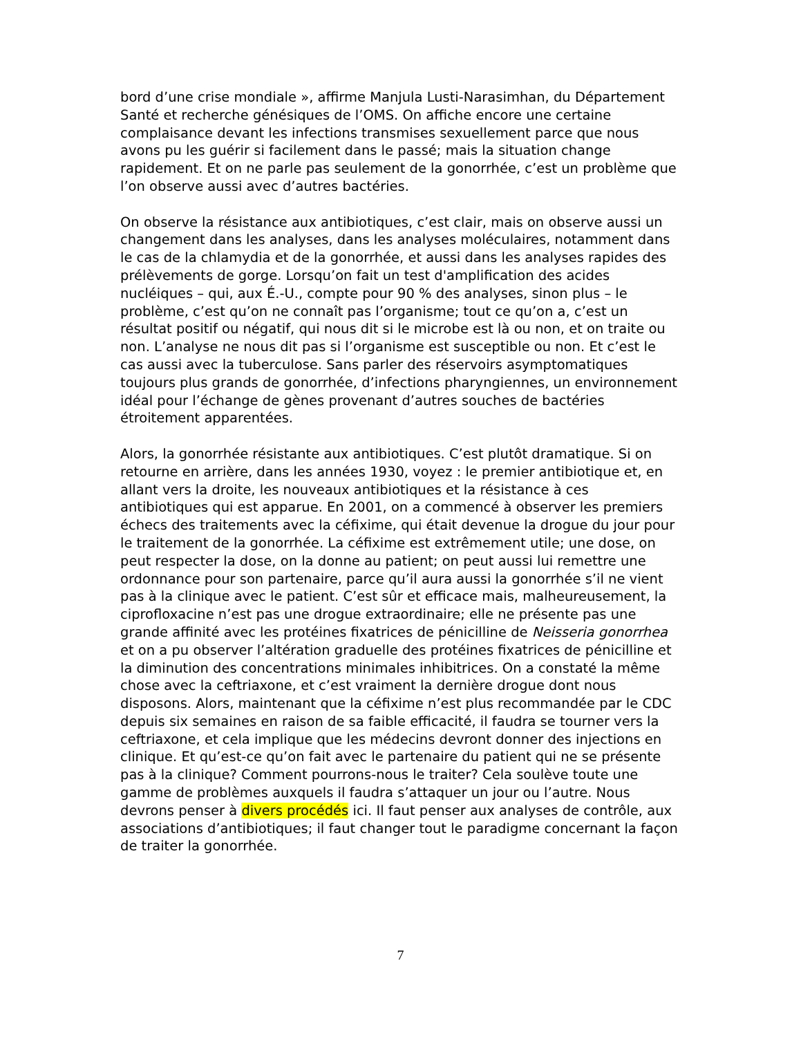bord d’une crise mondiale », affirme Manjula Lusti-Narasimhan, du Département Santé et recherche génésiques de l’OMS. On affiche encore une certaine complaisance devant les infections transmises sexuellement parce que nous avons pu les guérir si facilement dans le passé; mais la situation change rapidement. Et on ne parle pas seulement de la gonorrhée, c’est un problème que l’on observe aussi avec d’autres bactéries.
On observe la résistance aux antibiotiques, c’est clair, mais on observe aussi un changement dans les analyses, dans les analyses moléculaires, notamment dans le cas de la chlamydia et de la gonorrhée, et aussi dans les analyses rapides des prélèvements de gorge. Lorsqu’on fait un test d'amplification des acides nucléiques – qui, aux É.-U., compte pour 90 % des analyses, sinon plus – le problème, c’est qu’on ne connaît pas l’organisme; tout ce qu’on a, c’est un résultat positif ou négatif, qui nous dit si le microbe est là ou non, et on traite ou non. L’analyse ne nous dit pas si l’organisme est susceptible ou non. Et c’est le cas aussi avec la tuberculose. Sans parler des réservoirs asymptomatiques toujours plus grands de gonorrhée, d’infections pharyngiennes, un environnement idéal pour l’échange de gènes provenant d’autres souches de bactéries étroitement apparentées.
Alors, la gonorrhée résistante aux antibiotiques. C’est plutôt dramatique. Si on retourne en arrière, dans les années 1930, voyez : le premier antibiotique et, en allant vers la droite, les nouveaux antibiotiques et la résistance à ces antibiotiques qui est apparue. En 2001, on a commencé à observer les premiers échecs des traitements avec la céfixime, qui était devenue la drogue du jour pour le traitement de la gonorrhée. La céfixime est extrêmement utile; une dose, on peut respecter la dose, on la donne au patient; on peut aussi lui remettre une ordonnance pour son partenaire, parce qu’il aura aussi la gonorrhée s’il ne vient pas à la clinique avec le patient. C’est sûr et efficace mais, malheureusement, la ciprofloxacine n’est pas une drogue extraordinaire; elle ne présente pas une grande affinité avec les protéines fixatrices de pénicilline de Neisseria gonorrhea et on a pu observer l’altération graduelle des protéines fixatrices de pénicilline et la diminution des concentrations minimales inhibitrices. On a constaté la même chose avec la ceftriaxone, et c’est vraiment la dernière drogue dont nous disposons. Alors, maintenant que la céfixime n’est plus recommandée par le CDC depuis six semaines en raison de sa faible efficacité, il faudra se tourner vers la ceftriaxone, et cela implique que les médecins devront donner des injections en clinique. Et qu’est-ce qu’on fait avec le partenaire du patient qui ne se présente pas à la clinique? Comment pourrons-nous le traiter? Cela soulève toute une gamme de problèmes auxquels il faudra s’attaquer un jour ou l’autre. Nous devrons penser à divers procédés ici. Il faut penser aux analyses de contrôle, aux associations d’antibiotiques; il faut changer tout le paradigme concernant la façon de traiter la gonorrhée.
7